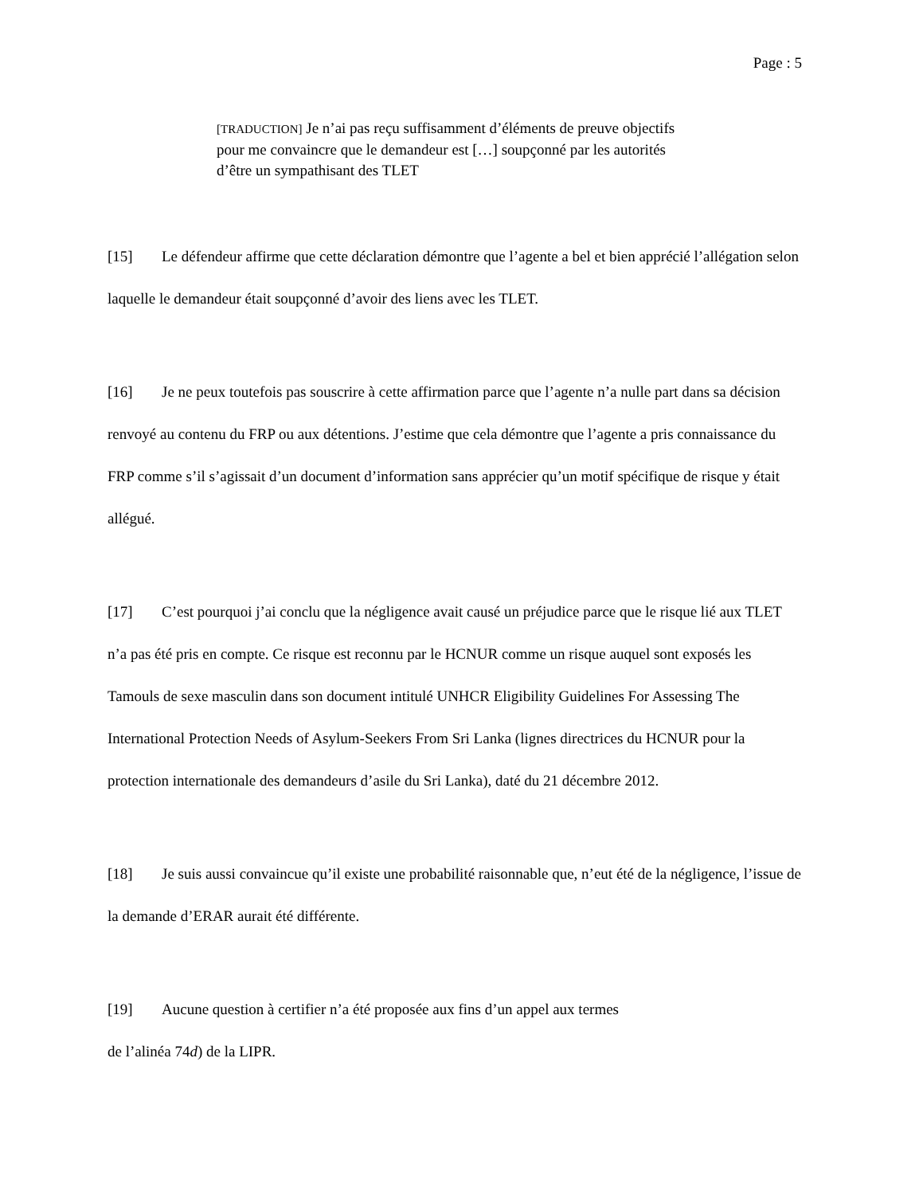Page : 5
[TRADUCTION] Je n’ai pas reçu suffisamment d’éléments de preuve objectifs pour me convaincre que le demandeur est […] soupçonné par les autorités d’être un sympathisant des TLET
[15] Le défendeur affirme que cette déclaration démontre que l’agente a bel et bien apprécié l’allégation selon laquelle le demandeur était soupçonné d’avoir des liens avec les TLET.
[16] Je ne peux toutefois pas souscrire à cette affirmation parce que l’agente n’a nulle part dans sa décision renvoyé au contenu du FRP ou aux détentions. J’estime que cela démontre que l’agente a pris connaissance du FRP comme s’il s’agissait d’un document d’information sans apprécier qu’un motif spécifique de risque y était allégué.
[17] C’est pourquoi j’ai conclu que la négligence avait causé un préjudice parce que le risque lié aux TLET n’a pas été pris en compte. Ce risque est reconnu par le HCNUR comme un risque auquel sont exposés les Tamouls de sexe masculin dans son document intitulé UNHCR Eligibility Guidelines For Assessing The International Protection Needs of Asylum-Seekers From Sri Lanka (lignes directrices du HCNUR pour la protection internationale des demandeurs d’asile du Sri Lanka), daté du 21 décembre 2012.
[18] Je suis aussi convaincue qu’il existe une probabilité raisonnable que, n’eut été de la négligence, l’issue de la demande d’ERAR aurait été différente.
[19] Aucune question à certifier n’a été proposée aux fins d’un appel aux termes
de l’alinéa 74d) de la LIPR.